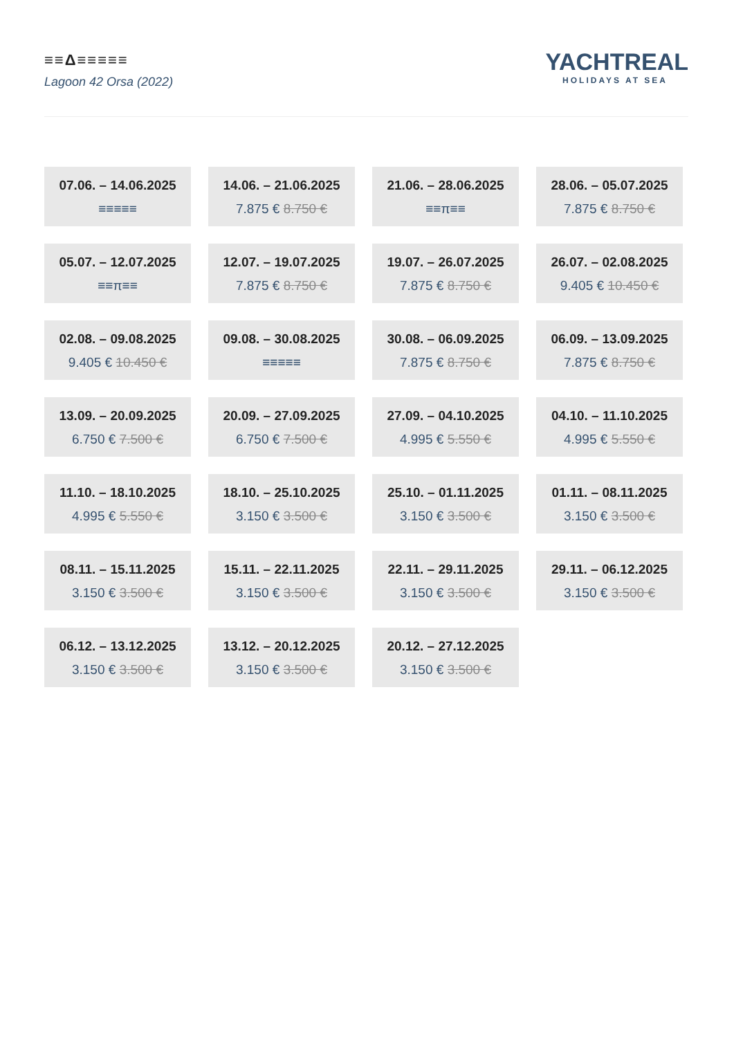≡≡Δ≡≡≡≡≡
Lagoon 42 Orsa (2022)
YACHTREAL
HOLIDAYS AT SEA
07.06. – 14.06.2025
≡≡≡≡≡
14.06. – 21.06.2025
7.875 € 8.750 €
21.06. – 28.06.2025
≡≡π≡≡
28.06. – 05.07.2025
7.875 € 8.750 €
05.07. – 12.07.2025
≡≡π≡≡
12.07. – 19.07.2025
7.875 € 8.750 €
19.07. – 26.07.2025
7.875 € 8.750 €
26.07. – 02.08.2025
9.405 € 10.450 €
02.08. – 09.08.2025
9.405 € 10.450 €
09.08. – 30.08.2025
≡≡≡≡≡
30.08. – 06.09.2025
7.875 € 8.750 €
06.09. – 13.09.2025
7.875 € 8.750 €
13.09. – 20.09.2025
6.750 € 7.500 €
20.09. – 27.09.2025
6.750 € 7.500 €
27.09. – 04.10.2025
4.995 € 5.550 €
04.10. – 11.10.2025
4.995 € 5.550 €
11.10. – 18.10.2025
4.995 € 5.550 €
18.10. – 25.10.2025
3.150 € 3.500 €
25.10. – 01.11.2025
3.150 € 3.500 €
01.11. – 08.11.2025
3.150 € 3.500 €
08.11. – 15.11.2025
3.150 € 3.500 €
15.11. – 22.11.2025
3.150 € 3.500 €
22.11. – 29.11.2025
3.150 € 3.500 €
29.11. – 06.12.2025
3.150 € 3.500 €
06.12. – 13.12.2025
3.150 € 3.500 €
13.12. – 20.12.2025
3.150 € 3.500 €
20.12. – 27.12.2025
3.150 € 3.500 €